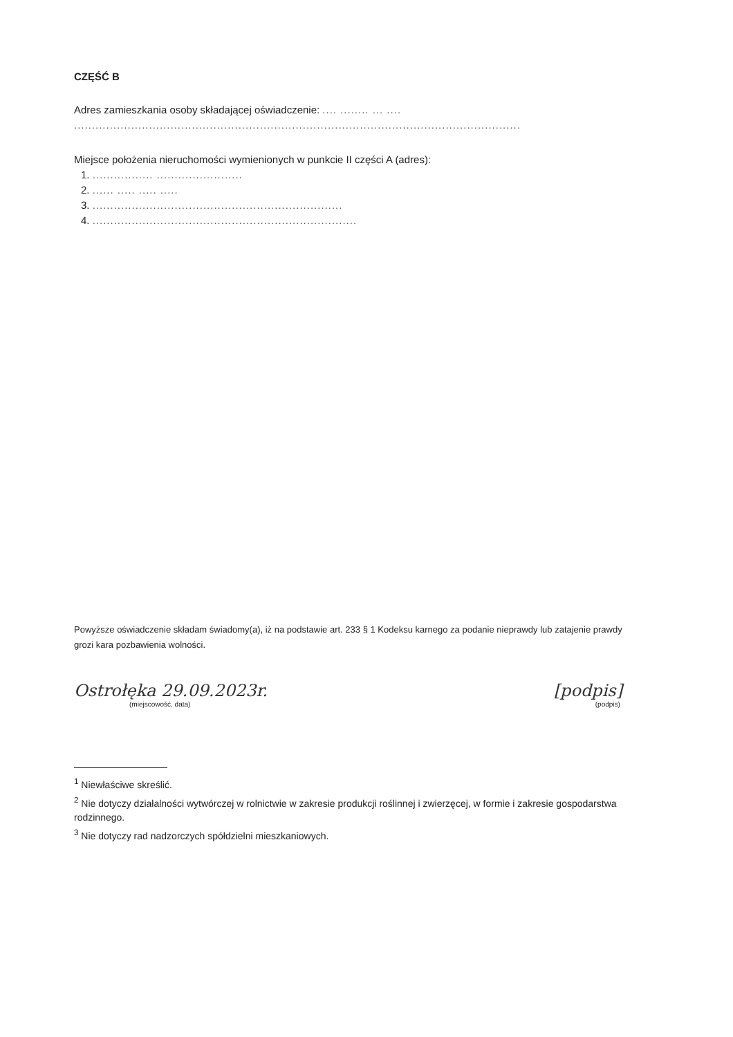CZĘŚĆ B
Adres zamieszkania osoby składającej oświadczenie: .... ........ ... ....
.............................................................................................................................
Miejsce położenia nieruchomości wymienionych w punkcie II części A (adres):
1. ................. ........................
2. ...... ..... ..... .....
3. ......................................................................
4. ..........................................................................
Powyższe oświadczenie składam świadomy(a), iż na podstawie art. 233 § 1 Kodeksu karnego za podanie nieprawdy lub zatajenie prawdy grozi kara pozbawienia wolności.
Ostrołęka 29.09.2023r.
(miejscowość, data)
[podpis]
(podpis)
<sup>1</sup> Niewłaściwe skreślić.
<sup>2</sup> Nie dotyczy działalności wytwórczej w rolnictwie w zakresie produkcji roślinnej i zwierzęcej, w formie i zakresie gospodarstwa rodzinnego.
<sup>3</sup> Nie dotyczy rad nadzorczych spółdzielni mieszkaniowych.